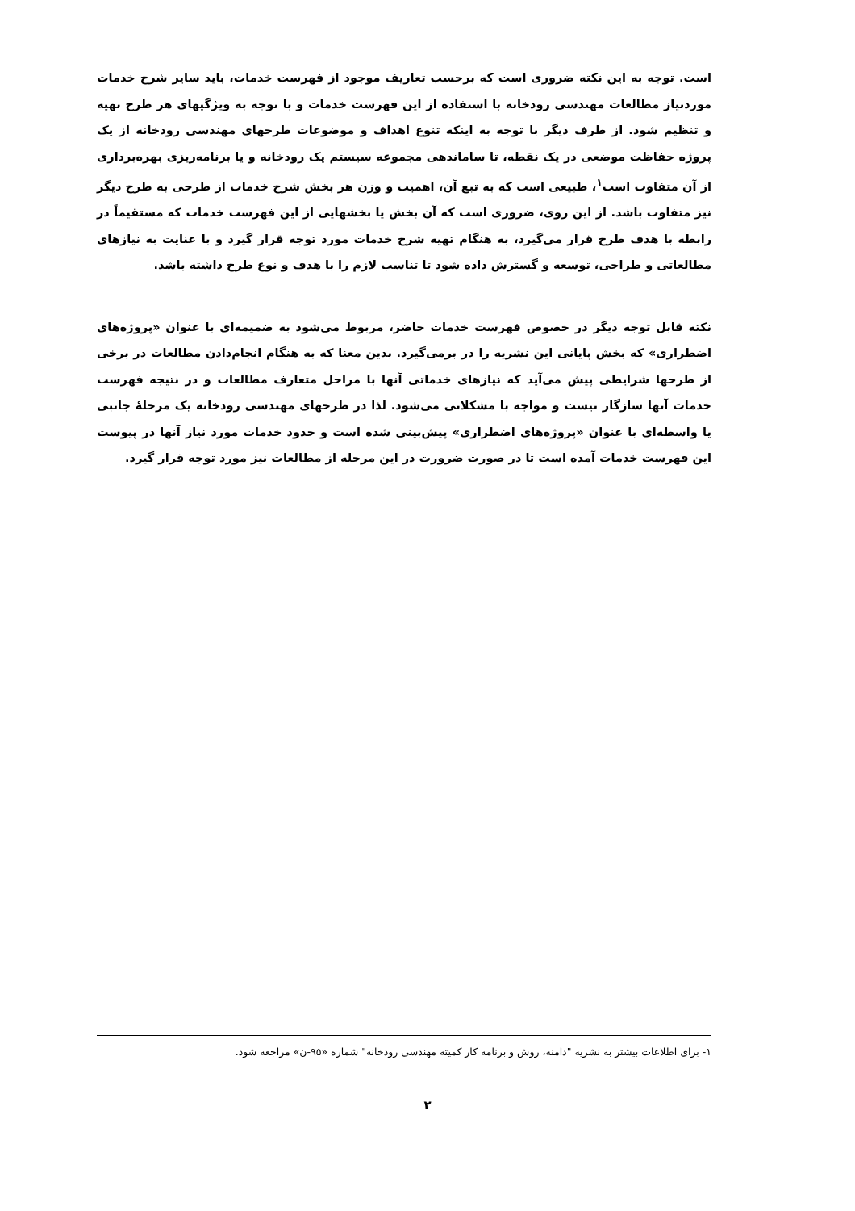است. توجه به این نکته ضروری است که برحسب تعاریف موجود از فهرست خدمات، باید سایر شرح خدمات موردنیاز مطالعات مهندسی رودخانه با استفاده از این فهرست خدمات و با توجه به ویژگیهای هر طرح تهیه و تنظیم شود. از طرف دیگر با توجه به اینکه تنوع اهداف و موضوعات طرحهای مهندسی رودخانه از یک پروژه حفاظت موضعی در یک نقطه، تا ساماندهی مجموعه سیستم یک رودخانه و یا برنامه‌ریزی بهره‌برداری از آن متفاوت است<sup>۱</sup>، طبیعی است که به تبع آن، اهمیت و وزن هر بخش شرح خدمات از طرحی به طرح دیگر نیز متفاوت باشد. از این روی، ضروری است که آن بخش یا بخشهایی از این فهرست خدمات که مستقیماً در رابطه با هدف طرح قرار می‌گیرد، به هنگام تهیه شرح خدمات مورد توجه قرار گیرد و با عنایت به نیازهای مطالعاتی و طراحی، توسعه و گسترش داده شود تا تناسب لازم را با هدف و نوع طرح داشته باشد.
نکته قابل توجه دیگر در خصوص فهرست خدمات حاضر، مربوط می‌شود به ضمیمه‌ای با عنوان «پروژه‌های اضطراری» که بخش پایانی این نشریه را در برمی‌گیرد. بدین معنا که به هنگام انجام‌دادن مطالعات در برخی از طرحها شرایطی پیش می‌آید که نیازهای خدماتی آنها با مراحل متعارف مطالعات و در نتیجه فهرست خدمات آنها سازگار نیست و مواجه با مشکلاتی می‌شود. لذا در طرحهای مهندسی رودخانه یک مرحلهٔ جانبی یا واسطه‌ای با عنوان «پروژه‌های اضطراری» پیش‌بینی شده است و حدود خدمات مورد نیاز آنها در پیوست این فهرست خدمات آمده است تا در صورت ضرورت در این مرحله از مطالعات نیز مورد توجه قرار گیرد.
۱- برای اطلاعات بیشتر به نشریه "دامنه، روش و برنامه کار کمیته مهندسی رودخانه" شماره «۹۵-ن» مراجعه شود.
۲